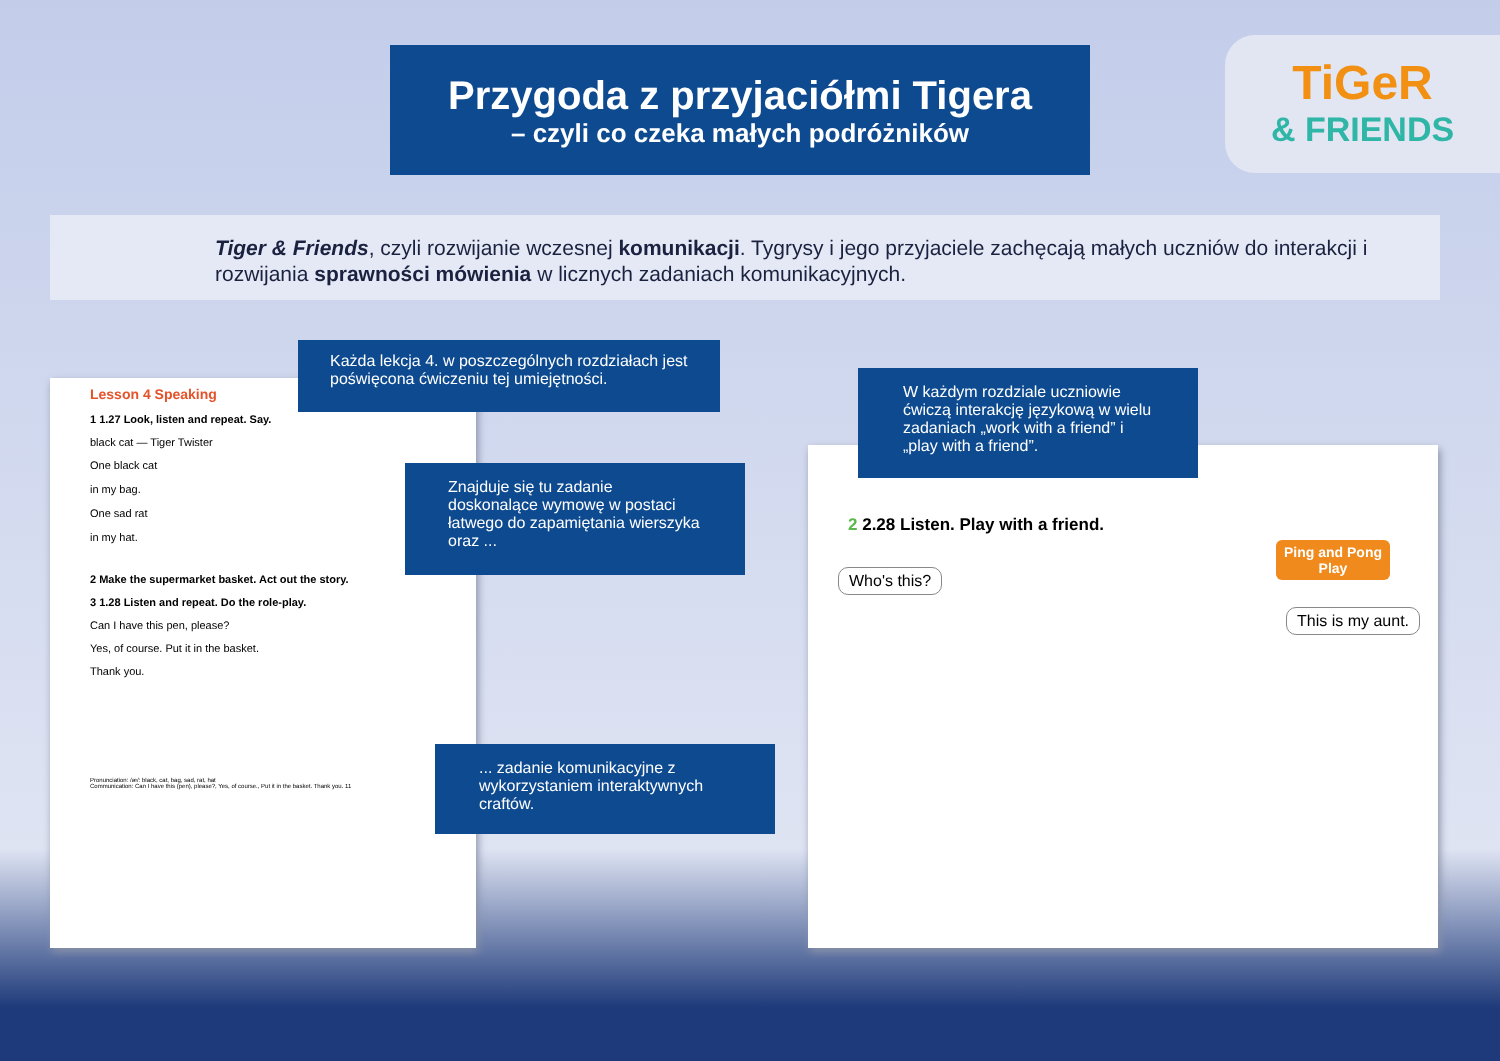Przygoda z przyjaciółmi Tigera
– czyli co czeka małych podróżników
TiGeR
& FRIENDS
Tiger & Friends, czyli rozwijanie wczesnej komunikacji. Tygrysy i jego przyjaciele zachęcają małych uczniów do interakcji i rozwijania sprawności mówienia w licznych zadaniach komunikacyjnych.
Lesson 4 Speaking
1 1.27 Look, listen and repeat. Say.
black cat — Tiger Twister
One black cat
in my bag.
One sad rat
in my hat.
2 Make the supermarket basket. Act out the story.
3 1.28 Listen and repeat. Do the role-play.
Can I have this pen, please?
Yes, of course. Put it in the basket.
Thank you.
Pronunciation: /æ/: black, cat, bag, sad, rat, hat
Communication: Can I have this (pen), please?, Yes, of course., Put it in the basket. Thank you. 11
2 2.28 Listen. Play with a friend.
Ping and Pong
Play
Who's this?
This is my aunt.
Każda lekcja 4. w poszczególnych rozdziałach jest poświęcona ćwiczeniu tej umiejętności.
W każdym rozdziale uczniowie ćwiczą interakcję językową w wielu zadaniach „work with a friend” i „play with a friend”.
Znajduje się tu zadanie doskonalące wymowę w postaci łatwego do zapamiętania wierszyka oraz ...
... zadanie komunikacyjne z wykorzystaniem interaktywnych craftów.